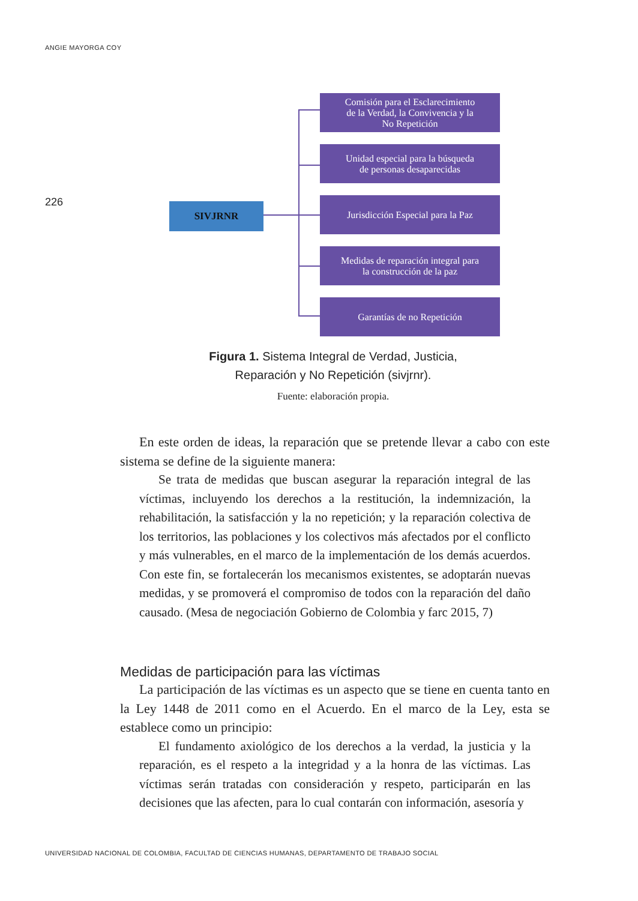ANGIE MAYORGA COY
226
SIVJRNR
Comisión para el Esclarecimiento
de la Verdad, la Convivencia y la
No Repetición
Unidad especial para la búsqueda
de personas desaparecidas
Jurisdicción Especial para la Paz
Medidas de reparación integral para
la construcción de la paz
Garantías de no Repetición
Figura 1. Sistema Integral de Verdad, Justicia,
Reparación y No Repetición (sivjrnr).
Fuente: elaboración propia.
En este orden de ideas, la reparación que se pretende llevar a cabo con este sistema se define de la siguiente manera:
Se trata de medidas que buscan asegurar la reparación integral de las víctimas, incluyendo los derechos a la restitución, la indemnización, la rehabilitación, la satisfacción y la no repetición; y la reparación colectiva de los territorios, las poblaciones y los colectivos más afectados por el conflicto y más vulnerables, en el marco de la implementación de los demás acuerdos. Con este fin, se fortalecerán los mecanismos existentes, se adoptarán nuevas medidas, y se promoverá el compromiso de todos con la reparación del daño causado. (Mesa de negociación Gobierno de Colombia y farc 2015, 7)
Medidas de participación para las víctimas
La participación de las víctimas es un aspecto que se tiene en cuenta tanto en la Ley 1448 de 2011 como en el Acuerdo. En el marco de la Ley, esta se establece como un principio:
El fundamento axiológico de los derechos a la verdad, la justicia y la reparación, es el respeto a la integridad y a la honra de las víctimas. Las víctimas serán tratadas con consideración y respeto, participarán en las decisiones que las afecten, para lo cual contarán con información, asesoría y
UNIVERSIDAD NACIONAL DE COLOMBIA, FACULTAD DE CIENCIAS HUMANAS, DEPARTAMENTO DE TRABAJO SOCIAL